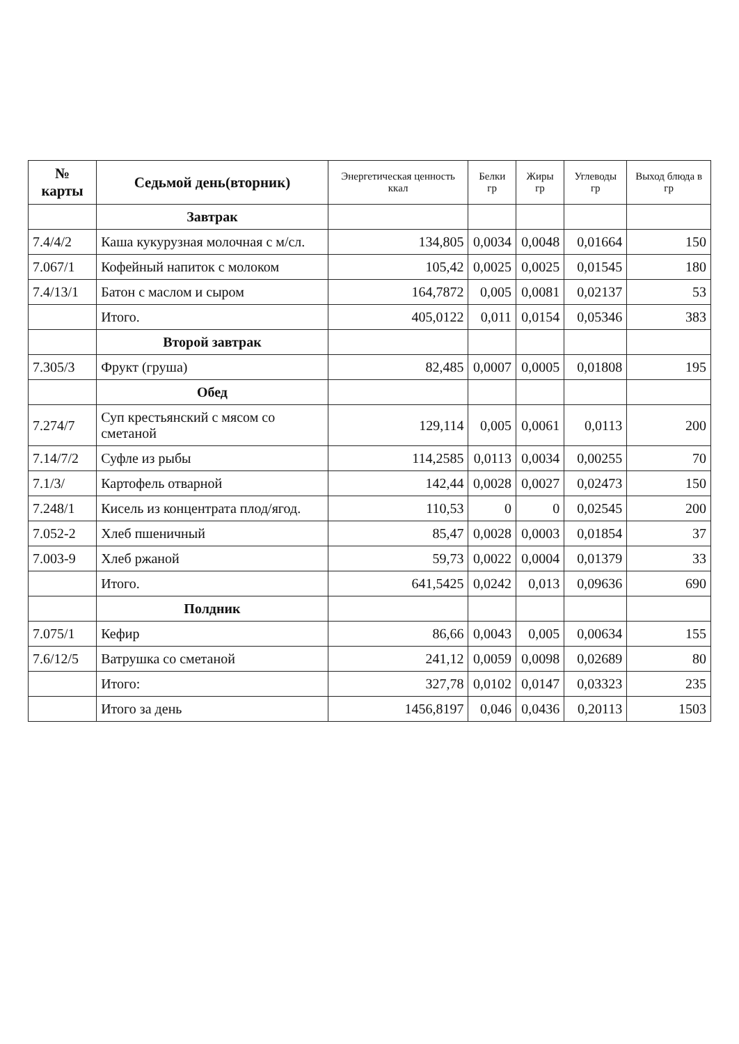| № карты | Седьмой день(вторник) | Энергетическая ценность ккал | Белки гр | Жиры гр | Углеводы гр | Выход блюда в гр |
| --- | --- | --- | --- | --- | --- | --- |
| | Завтрак | | | | | |
| 7.4/4/2 | Каша кукурузная молочная с м/сл. | 134,805 | 0,0034 | 0,0048 | 0,01664 | 150 |
| 7.067/1 | Кофейный напиток с молоком | 105,42 | 0,0025 | 0,0025 | 0,01545 | 180 |
| 7.4/13/1 | Батон с маслом и сыром | 164,7872 | 0,005 | 0,0081 | 0,02137 | 53 |
| | Итого. | 405,0122 | 0,011 | 0,0154 | 0,05346 | 383 |
| | Второй завтрак | | | | | |
| 7.305/3 | Фрукт (груша) | 82,485 | 0,0007 | 0,0005 | 0,01808 | 195 |
| | Обед | | | | | |
| 7.274/7 | Суп крестьянский с мясом со сметаной | 129,114 | 0,005 | 0,0061 | 0,0113 | 200 |
| 7.14/7/2 | Суфле из рыбы | 114,2585 | 0,0113 | 0,0034 | 0,00255 | 70 |
| 7.1/3/ | Картофель отварной | 142,44 | 0,0028 | 0,0027 | 0,02473 | 150 |
| 7.248/1 | Кисель из концентрата плод/ягод. | 110,53 | 0 | 0 | 0,02545 | 200 |
| 7.052-2 | Хлеб пшеничный | 85,47 | 0,0028 | 0,0003 | 0,01854 | 37 |
| 7.003-9 | Хлеб ржаной | 59,73 | 0,0022 | 0,0004 | 0,01379 | 33 |
| | Итого. | 641,5425 | 0,0242 | 0,013 | 0,09636 | 690 |
| | Полдник | | | | | |
| 7.075/1 | Кефир | 86,66 | 0,0043 | 0,005 | 0,00634 | 155 |
| 7.6/12/5 | Ватрушка со сметаной | 241,12 | 0,0059 | 0,0098 | 0,02689 | 80 |
| | Итого: | 327,78 | 0,0102 | 0,0147 | 0,03323 | 235 |
| | Итого за день | 1456,8197 | 0,046 | 0,0436 | 0,20113 | 1503 |